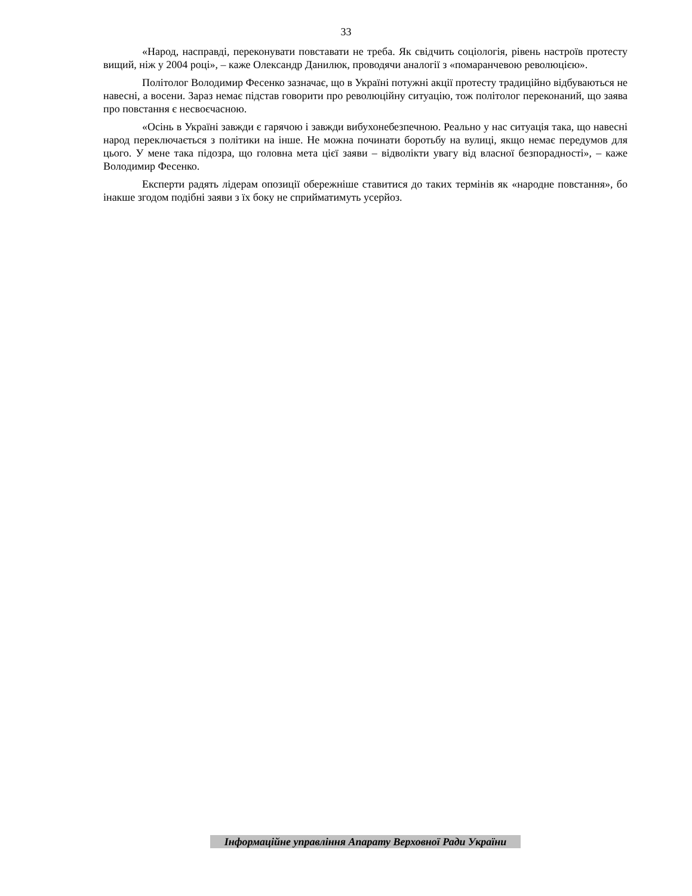33
«Народ, насправді, переконувати повставати не треба. Як свідчить соціологія, рівень настроїв протесту вищий, ніж у 2004 році», – каже Олександр Данилюк, проводячи аналогії з «помаранчевою революцією».
Політолог Володимир Фесенко зазначає, що в Україні потужні акції протесту традиційно відбуваються не навесні, а восени. Зараз немає підстав говорити про революційну ситуацію, тож політолог переконаний, що заява про повстання є несвоєчасною.
«Осінь в Україні завжди є гарячою і завжди вибухонебезпечною. Реально у нас ситуація така, що навесні народ переключається з політики на інше. Не можна починати боротьбу на вулиці, якщо немає передумов для цього. У мене така підозра, що головна мета цієї заяви – відволікти увагу від власної безпорадності», – каже Володимир Фесенко.
Експерти радять лідерам опозиції обережніше ставитися до таких термінів як «народне повстання», бо інакше згодом подібні заяви з їх боку не сприйматимуть усерйоз.
Інформаційне управління Апарату Верховної Ради України